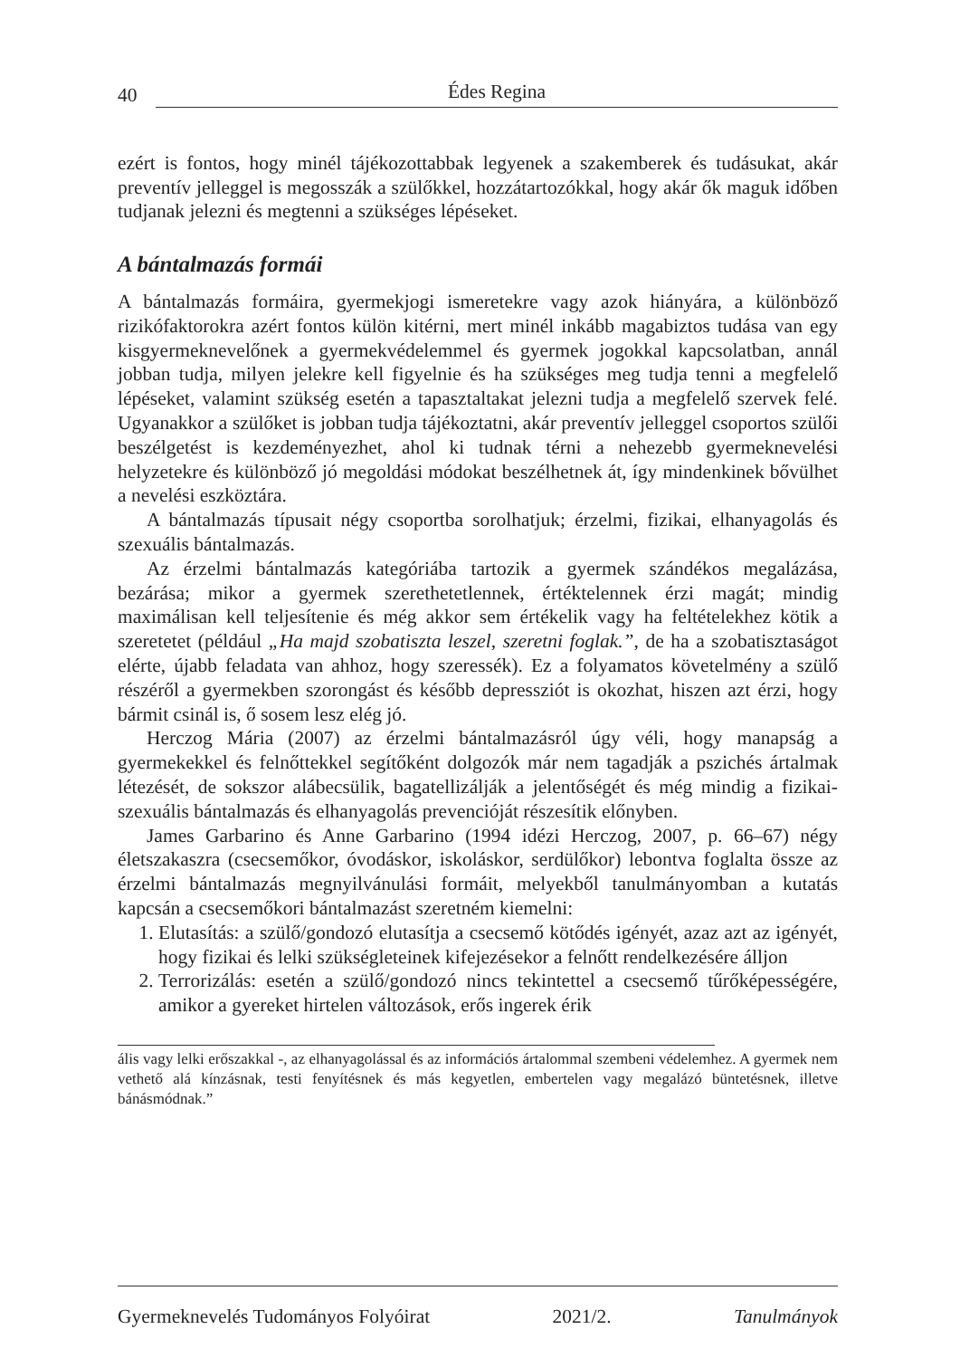40 Édes Regina
ezért is fontos, hogy minél tájékozottabbak legyenek a szakemberek és tudásukat, akár preventív jelleggel is megosszák a szülőkkel, hozzátartozókkal, hogy akár ők maguk időben tudjanak jelezni és megtenni a szükséges lépéseket.
A bántalmazás formái
A bántalmazás formáira, gyermekjogi ismeretekre vagy azok hiányára, a különböző rizikófaktorokra azért fontos külön kitérni, mert minél inkább magabiztos tudása van egy kisgyermeknevelőnek a gyermekvédelemmel és gyermek jogokkal kapcsolatban, annál jobban tudja, milyen jelekre kell figyelnie és ha szükséges meg tudja tenni a megfelelő lépéseket, valamint szükség esetén a tapasztaltakat jelezni tudja a megfelelő szervek felé. Ugyanakkor a szülőket is jobban tudja tájékoztatni, akár preventív jelleggel csoportos szülői beszélgetést is kezdeményezhet, ahol ki tudnak térni a nehezebb gyermeknevelési helyzetekre és különböző jó megoldási módokat beszélhetnek át, így mindenkinek bővülhet a nevelési eszköztára.
A bántalmazás típusait négy csoportba sorolhatjuk; érzelmi, fizikai, elhanyagolás és szexuális bántalmazás.
Az érzelmi bántalmazás kategóriába tartozik a gyermek szándékos megalázása, bezárása; mikor a gyermek szerethetetlennek, értéktelennek érzi magát; mindig maximálisan kell teljesítenie és még akkor sem értékelik vagy ha feltételekhez kötik a szeretetet (például „Ha majd szobatiszta leszel, szeretni foglak.”, de ha a szobatisztaságot elérte, újabb feladata van ahhoz, hogy szeressék). Ez a folyamatos követelmény a szülő részéről a gyermekben szorongást és később depressziót is okozhat, hiszen azt érzi, hogy bármit csinál is, ő sosem lesz elég jó.
Herczog Mária (2007) az érzelmi bántalmazásról úgy véli, hogy manapság a gyermekekkel és felnőttekkel segítőként dolgozók már nem tagadják a pszichés ártalmak létezését, de sokszor alábecsülik, bagatellizálják a jelentőségét és még mindig a fizikai- szexuális bántalmazás és elhanyagolás prevencióját részesítik előnyben.
James Garbarino és Anne Garbarino (1994 idézi Herczog, 2007, p. 66–67) négy életszakaszra (csecsemőkor, óvodáskor, iskoláskor, serdülőkor) lebontva foglalta össze az érzelmi bántalmazás megnyilvánulási formáit, melyekből tanulmányomban a kutatás kapcsán a csecsemőkori bántalmazást szeretném kiemelni:
1. Elutasítás: a szülő/gondozó elutasítja a csecsemő kötődés igényét, azaz azt az igényét, hogy fizikai és lelki szükségleteinek kifejezésekor a felnőtt rendelkezésére álljon
2. Terrorizálás: esetén a szülő/gondozó nincs tekintettel a csecsemő tűrőképességére, amikor a gyereket hirtelen változások, erős ingerek érik
ális vagy lelki erőszakkal -, az elhanyagolással és az információs ártalommal szembeni védelemhez. A gyermek nem vethető alá kínzásnak, testi fenyítésnek és más kegyetlen, embertelen vagy megalázó büntetésnek, illetve bánásmódnak.”
Gyermeknevelés Tudományos Folyóirat 2021/2. Tanulmányok